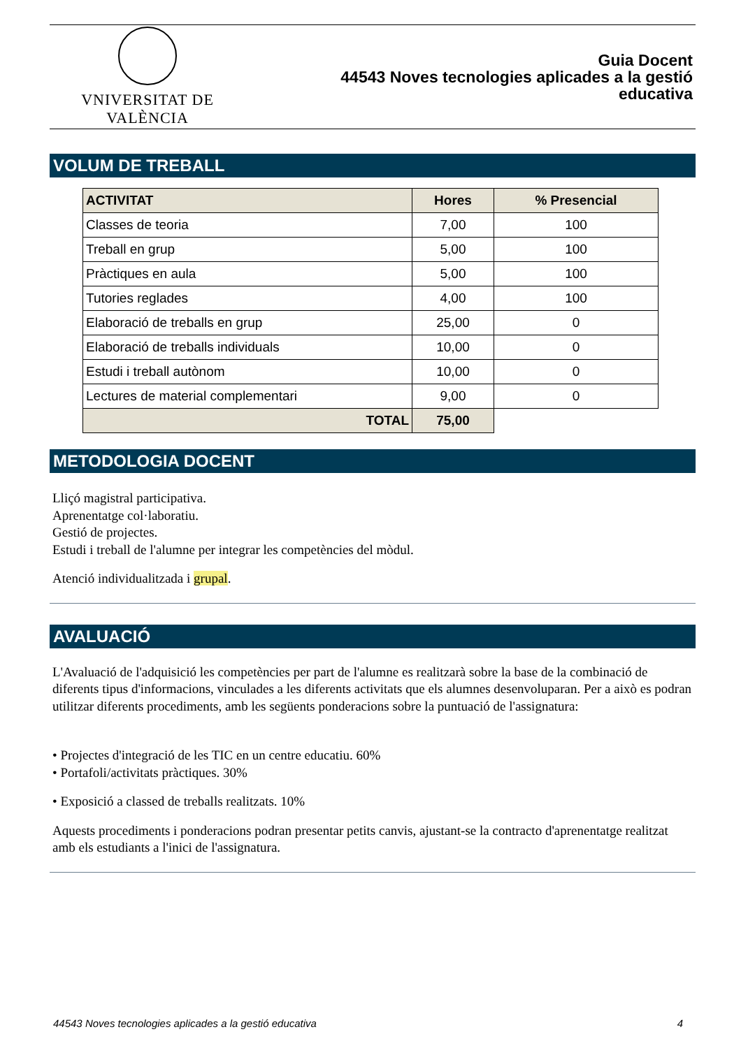VNIVERSITAT DE VALÈNCIA
Guia Docent
44543 Noves tecnologies aplicades a la gestió
educativa
VOLUM DE TREBALL
| ACTIVITAT | Hores | % Presencial |
| --- | --- | --- |
| Classes de teoria | 7,00 | 100 |
| Treball en grup | 5,00 | 100 |
| Pràctiques en aula | 5,00 | 100 |
| Tutories reglades | 4,00 | 100 |
| Elaboració de treballs en grup | 25,00 | 0 |
| Elaboració de treballs individuals | 10,00 | 0 |
| Estudi i treball autònom | 10,00 | 0 |
| Lectures de material complementari | 9,00 | 0 |
| TOTAL | 75,00 | |
METODOLOGIA DOCENT
Lliçó magistral participativa.
Aprenentatge col·laboratiu.
Gestió de projectes.
Estudi i treball de l'alumne per integrar les competències del mòdul.
Atenció individualitzada i grupal.
AVALUACIÓ
L'Avaluació de l'adquisició les competències per part de l'alumne es realitzarà sobre la base de la combinació de diferents tipus d'informacions, vinculades a les diferents activitats que els alumnes desenvoluparan. Per a això es podran utilitzar diferents procediments, amb les següents ponderacions sobre la puntuació de l'assignatura:
• Projectes d'integració de les TIC en un centre educatiu. 60%
• Portafoli/activitats pràctiques. 30%
• Exposició a classed de treballs realitzats. 10%
Aquests procediments i ponderacions podran presentar petits canvis, ajustant-se la contracto d'aprenentatge realitzat amb els estudiants a l'inici de l'assignatura.
44543 Noves tecnologies aplicades a la gestió educativa 4